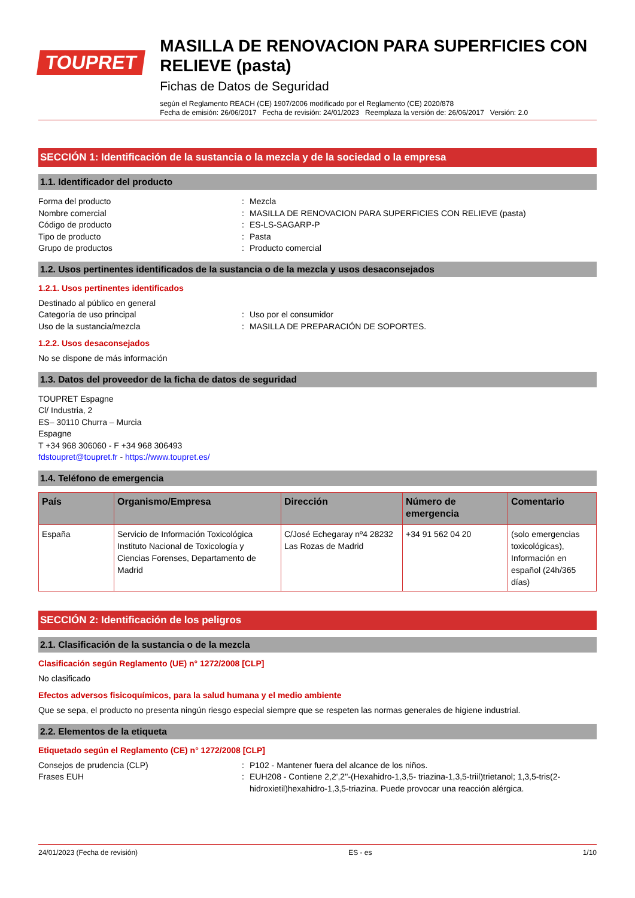TOUPRET
MASILLA DE RENOVACION PARA SUPERFICIES CON RELIEVE (pasta)
Fichas de Datos de Seguridad
según el Reglamento REACH (CE) 1907/2006 modificado por el Reglamento (CE) 2020/878
Fecha de emisión: 26/06/2017 Fecha de revisión: 24/01/2023 Reemplaza la versión de: 26/06/2017 Versión: 2.0
SECCIÓN 1: Identificación de la sustancia o la mezcla y de la sociedad o la empresa
1.1. Identificador del producto
Forma del producto : Mezcla
Nombre comercial : MASILLA DE RENOVACION PARA SUPERFICIES CON RELIEVE (pasta)
Código de producto : ES-LS-SAGARP-P
Tipo de producto : Pasta
Grupo de productos : Producto comercial
1.2. Usos pertinentes identificados de la sustancia o de la mezcla y usos desaconsejados
1.2.1. Usos pertinentes identificados
Destinado al público en general
Categoría de uso principal : Uso por el consumidor
Uso de la sustancia/mezcla : MASILLA DE PREPARACIÓN DE SOPORTES.
1.2.2. Usos desaconsejados
No se dispone de más información
1.3. Datos del proveedor de la ficha de datos de seguridad
TOUPRET Espagne
Cl/ Industria, 2
ES– 30110 Churra – Murcia
Espagne
T +34 968 306060 - F +34 968 306493
fdstoupret@toupret.fr - https://www.toupret.es/
1.4. Teléfono de emergencia
| País | Organismo/Empresa | Dirección | Número de emergencia | Comentario |
| --- | --- | --- | --- | --- |
| España | Servicio de Información Toxicológica Instituto Nacional de Toxicología y Ciencias Forenses, Departamento de Madrid | C/José Echegaray nº4 28232 Las Rozas de Madrid | +34 91 562 04 20 | (solo emergencias toxicológicas), Información en español (24h/365 días) |
SECCIÓN 2: Identificación de los peligros
2.1. Clasificación de la sustancia o de la mezcla
Clasificación según Reglamento (UE) n° 1272/2008 [CLP]
No clasificado
Efectos adversos fisicoquímicos, para la salud humana y el medio ambiente
Que se sepa, el producto no presenta ningún riesgo especial siempre que se respeten las normas generales de higiene industrial.
2.2. Elementos de la etiqueta
Etiquetado según el Reglamento (CE) n° 1272/2008 [CLP]
Consejos de prudencia (CLP) : P102 - Mantener fuera del alcance de los niños.
Frases EUH : EUH208 - Contiene 2,2',2''-(Hexahidro-1,3,5- triazina-1,3,5-triil)trietanol; 1,3,5-tris(2-hidroxietil)hexahidro-1,3,5-triazina. Puede provocar una reacción alérgica.
24/01/2023 (Fecha de revisión) ES - es 1/10